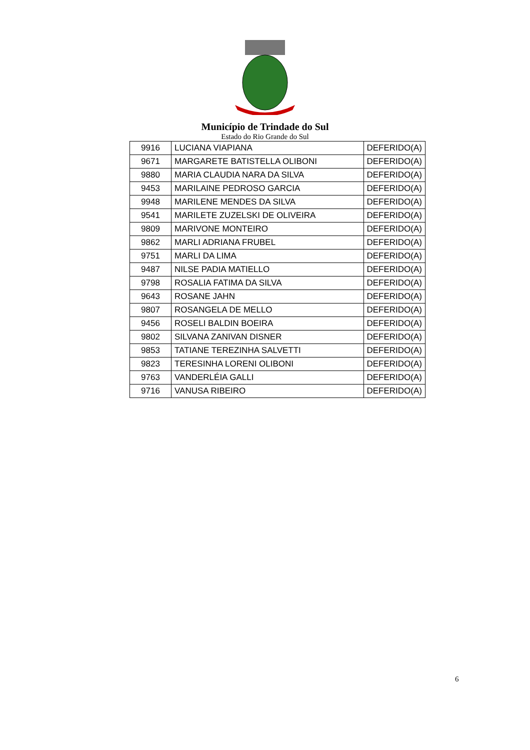Município de Trindade do Sul
Estado do Rio Grande do Sul
| 9916 | LUCIANA VIAPIANA | DEFERIDO(A) |
| 9671 | MARGARETE BATISTELLA OLIBONI | DEFERIDO(A) |
| 9880 | MARIA CLAUDIA NARA DA SILVA | DEFERIDO(A) |
| 9453 | MARILAINE PEDROSO GARCIA | DEFERIDO(A) |
| 9948 | MARILENE MENDES DA SILVA | DEFERIDO(A) |
| 9541 | MARILETE ZUZELSKI DE OLIVEIRA | DEFERIDO(A) |
| 9809 | MARIVONE MONTEIRO | DEFERIDO(A) |
| 9862 | MARLI ADRIANA FRUBEL | DEFERIDO(A) |
| 9751 | MARLI DA LIMA | DEFERIDO(A) |
| 9487 | NILSE PADIA MATIELLO | DEFERIDO(A) |
| 9798 | ROSALIA FATIMA DA SILVA | DEFERIDO(A) |
| 9643 | ROSANE JAHN | DEFERIDO(A) |
| 9807 | ROSANGELA DE MELLO | DEFERIDO(A) |
| 9456 | ROSELI BALDIN BOEIRA | DEFERIDO(A) |
| 9802 | SILVANA ZANIVAN DISNER | DEFERIDO(A) |
| 9853 | TATIANE TEREZINHA SALVETTI | DEFERIDO(A) |
| 9823 | TERESINHA LORENI OLIBONI | DEFERIDO(A) |
| 9763 | VANDERLÉIA GALLI | DEFERIDO(A) |
| 9716 | VANUSA RIBEIRO | DEFERIDO(A) |
6